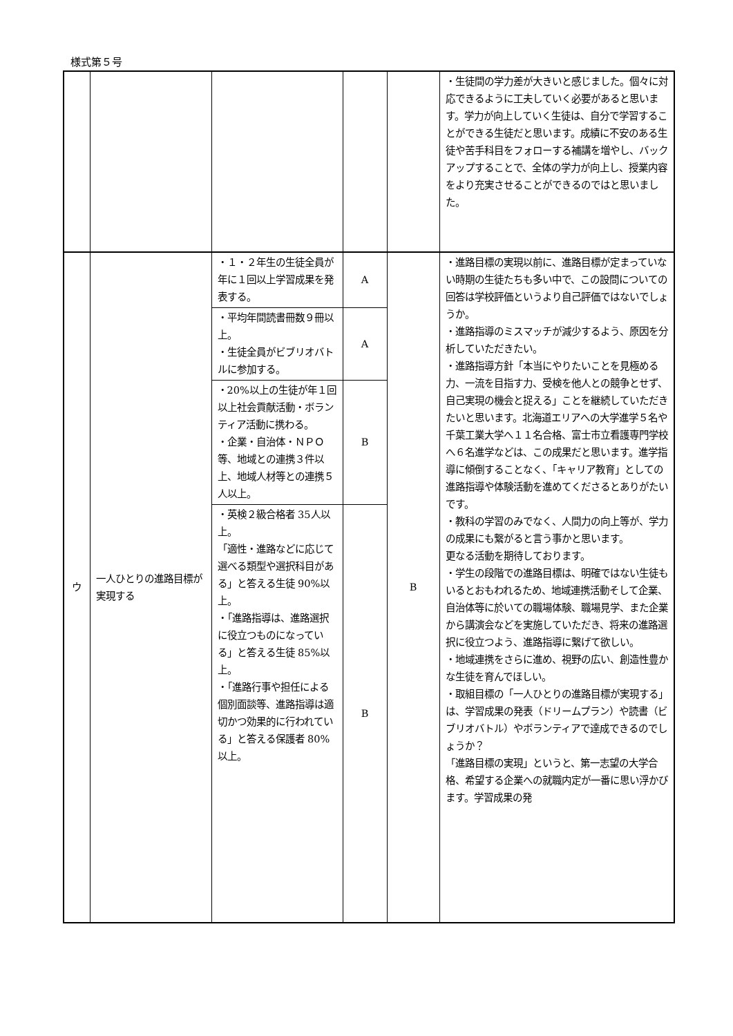様式第５号
| | | | | | ・生徒間の学力差が大きいと感じました。個々に対応できるように工夫していく必要があると思います。学力が向上していく生徒は、自分で学習することができる生徒だと思います。成績に不安のある生徒や苦手科目をフォローする補講を増やし、バックアップすることで、全体の学力が向上し、授業内容をより充実させることができるのではと思いました。 |
| ウ | 一人ひとりの進路目標が実現する | ・１・２年生の生徒全員が年に１回以上学習成果を発表する。 | A | B | ・進路目標の実現以前に、進路目標が定まっていない時期の生徒たちも多い中で、この設問についての回答は学校評価というより自己評価ではないでしょうか。 ・進路指導のミスマッチが減少するよう、原因を分析していただきたい。 ・進路指導方針「本当にやりたいことを見極める力、一流を目指す力、受検を他人との競争とせず、自己実現の機会と捉える」ことを継続していただきたいと思います。北海道エリアへの大学進学５名や千葉工業大学へ１１名合格、富士市立看護専門学校へ６名進学などは、この成果だと思います。進学指導に傾倒することなく、「キャリア教育」としての進路指導や体験活動を進めてくださるとありがたいです。 ・教科の学習のみでなく、人間力の向上等が、学力の成果にも繋がると言う事かと思います。 更なる活動を期待しております。 ・学生の段階での進路目標は、明確ではない生徒もいるとおもわれるため、地域連携活動そして企業、自治体等に於いての職場体験、職場見学、また企業から講演会などを実施していただき、将来の進路選択に役立つよう、進路指導に繋げて欲しい。 ・地域連携をさらに進め、視野の広い、創造性豊かな生徒を育んでほしい。 ・取組目標の「一人ひとりの進路目標が実現する」は、学習成果の発表（ドリームプラン）や読書（ビブリオバトル）やボランティアで達成できるのでしょうか？ 「進路目標の実現」というと、第一志望の大学合格、希望する企業への就職内定が一番に思い浮かびます。学習成果の発 |
| | | ・平均年間読書冊数９冊以上。 ・生徒全員がビブリオバトルに参加する。 | A | | |
| | | ・20%以上の生徒が年１回以上社会貢献活動・ボランティア活動に携わる。 ・企業・自治体・ＮＰＯ等、地域との連携３件以上、地域人材等との連携５人以上。 | B | | |
| | | ・英検２級合格者 35人以上。 「適性・進路などに応じて選べる類型や選択科目がある」と答える生徒 90%以上。 ・「進路指導は、進路選択に役立つものになっている」と答える生徒 85%以上。 ・「進路行事や担任による個別面談等、進路指導は適切かつ効果的に行われている」と答える保護者 80%以上。 | B | | |